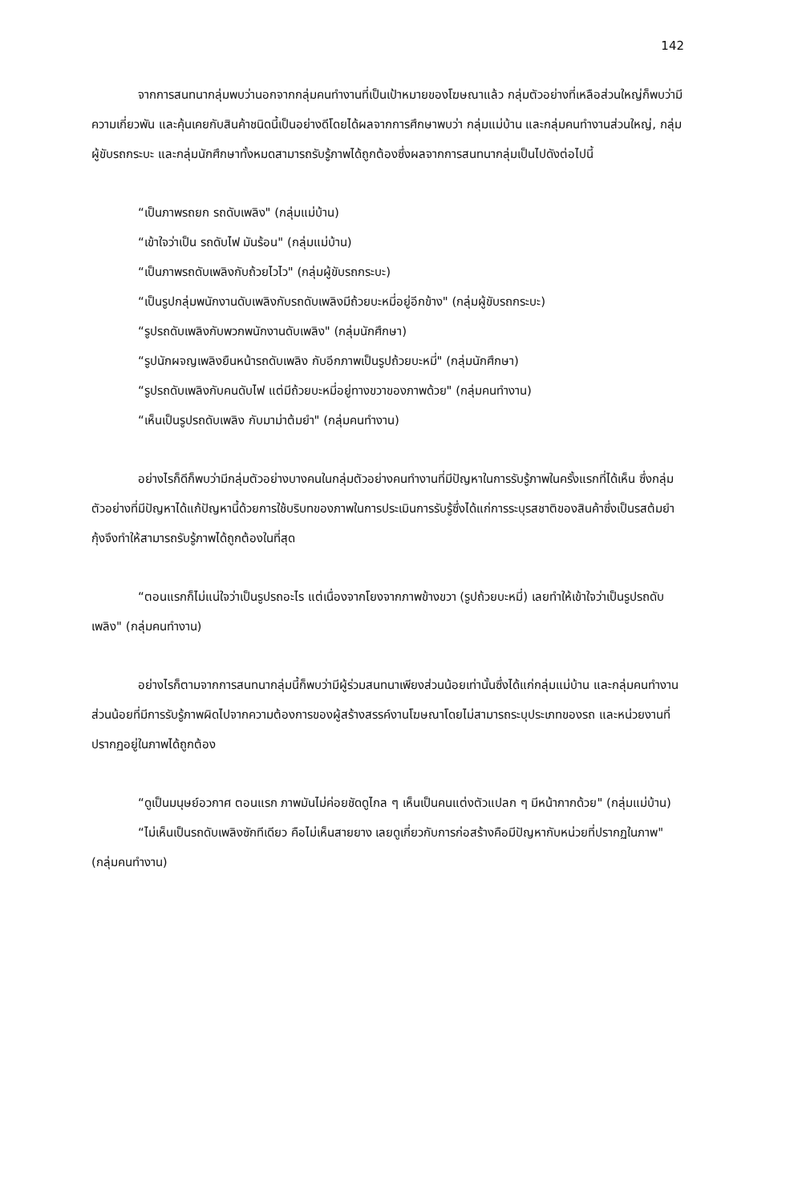142
จากการสนทนากลุ่มพบว่านอกจากกลุ่มคนทำงานที่เป็นเป้าหมายของโฆษณาแล้ว กลุ่มตัวอย่างที่เหลือส่วนใหญ่ก็พบว่ามีความเกี่ยวพัน และคุ้นเคยกับสินค้าชนิดนี้เป็นอย่างดีโดยได้ผลจากการศึกษาพบว่า กลุ่มแม่บ้าน และกลุ่มคนทำงานส่วนใหญ่, กลุ่มผู้ขับรถกระบะ และกลุ่มนักศึกษาทั้งหมดสามารถรับรู้ภาพได้ถูกต้องซึ่งผลจากการสนทนากลุ่มเป็นไปดังต่อไปนี้
“เป็นภาพรถยก รถดับเพลิง" (กลุ่มแม่บ้าน)
“เข้าใจว่าเป็น รถดับไฟ มันร้อน" (กลุ่มแม่บ้าน)
“เป็นภาพรถดับเพลิงกับถ้วยไวไว" (กลุ่มผู้ขับรถกระบะ)
“เป็นรูปกลุ่มพนักงานดับเพลิงกับรถดับเพลิงมีถ้วยบะหมี่อยู่อีกข้าง" (กลุ่มผู้ขับรถกระบะ)
“รูปรถดับเพลิงกับพวกพนักงานดับเพลิง" (กลุ่มนักศึกษา)
“รูปนักผจญเพลิงยืนหน้ารถดับเพลิง กับอีกภาพเป็นรูปถ้วยบะหมี่" (กลุ่มนักศึกษา)
“รูปรถดับเพลิงกับคนดับไฟ แต่มีถ้วยบะหมี่อยู่ทางขวาของภาพด้วย" (กลุ่มคนทำงาน)
“เห็นเป็นรูปรถดับเพลิง กับมาม่าต้มยำ" (กลุ่มคนทำงาน)
อย่างไรก็ดีก็พบว่ามีกลุ่มตัวอย่างบางคนในกลุ่มตัวอย่างคนทำงานที่มีปัญหาในการรับรู้ภาพในครั้งแรกที่ได้เห็น ซึ่งกลุ่มตัวอย่างที่มีปัญหาได้แก้ปัญหานี้ด้วยการใช้บริบทของภาพในการประเมินการรับรู้ซึ่งได้แก่การระบุรสชาติของสินค้าซึ่งเป็นรสต้มยำกุ้งจึงทำให้สามารถรับรู้ภาพได้ถูกต้องในที่สุด
“ตอนแรกก็ไม่แน่ใจว่าเป็นรูปรถอะไร แต่เนื่องจากโยงจากภาพข้างขวา (รูปถ้วยบะหมี่) เลยทำให้เข้าใจว่าเป็นรูปรถดับเพลิง" (กลุ่มคนทำงาน)
อย่างไรก็ตามจากการสนทนากลุ่มนี้ก็พบว่ามีผู้ร่วมสนทนาเพียงส่วนน้อยเท่านั้นซึ่งได้แก่กลุ่มแม่บ้าน และกลุ่มคนทำงานส่วนน้อยที่มีการรับรู้ภาพผิดไปจากความต้องการของผู้สร้างสรรค์งานโฆษณาโดยไม่สามารถระบุประเภทของรถ และหน่วยงานที่ปรากฏอยู่ในภาพได้ถูกต้อง
“ดูเป็นมนุษย์อวกาศ ตอนแรก ภาพมันไม่ค่อยชัดดูไกล ๆ เห็นเป็นคนแต่งตัวแปลก ๆ มีหน้ากากด้วย" (กลุ่มแม่บ้าน)
“ไม่เห็นเป็นรถดับเพลิงซักทีเดียว คือไม่เห็นสายยาง เลยดูเกี่ยวกับการก่อสร้างคือมีปัญหากับหน่วยที่ปรากฏในภาพ" (กลุ่มคนทำงาน)